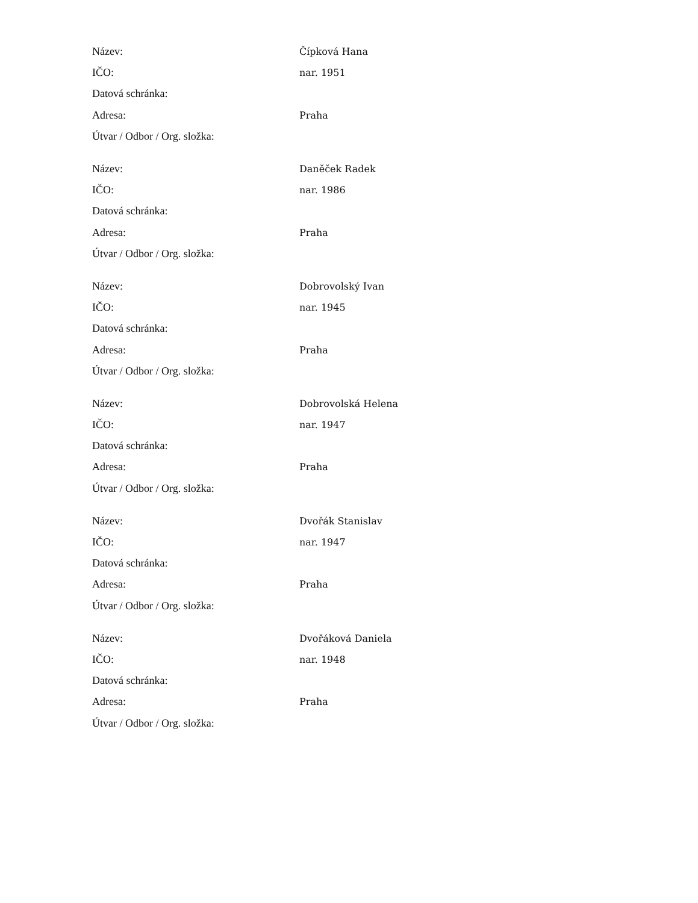| Název: | Čípková Hana |
| IČO: | nar. 1951 |
| Datová schránka: | |
| Adresa: | Praha |
| Útvar / Odbor / Org. složka: | |
| Název: | Daněček Radek |
| IČO: | nar. 1986 |
| Datová schránka: | |
| Adresa: | Praha |
| Útvar / Odbor / Org. složka: | |
| Název: | Dobrovolský Ivan |
| IČO: | nar. 1945 |
| Datová schránka: | |
| Adresa: | Praha |
| Útvar / Odbor / Org. složka: | |
| Název: | Dobrovolská Helena |
| IČO: | nar. 1947 |
| Datová schránka: | |
| Adresa: | Praha |
| Útvar / Odbor / Org. složka: | |
| Název: | Dvořák Stanislav |
| IČO: | nar. 1947 |
| Datová schránka: | |
| Adresa: | Praha |
| Útvar / Odbor / Org. složka: | |
| Název: | Dvořáková Daniela |
| IČO: | nar. 1948 |
| Datová schránka: | |
| Adresa: | Praha |
| Útvar / Odbor / Org. složka: | |